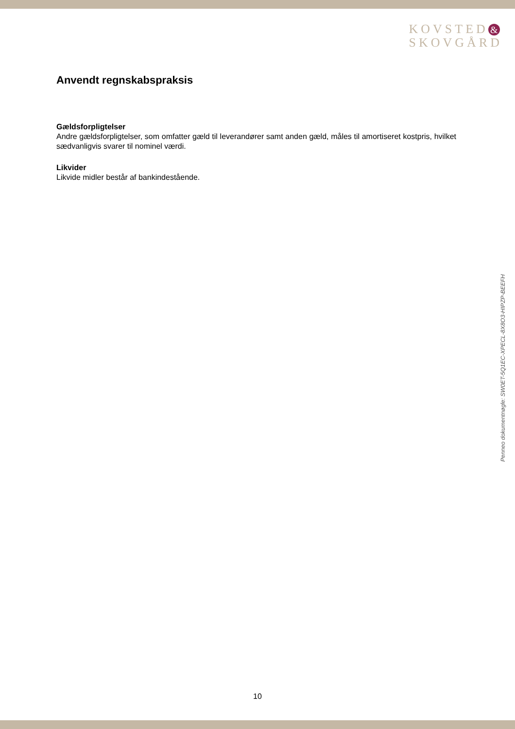KOVSTED &
SKOVGÅRD
Anvendt regnskabspraksis
Gældsforpligtelser
Andre gældsforpligtelser, som omfatter gæld til leverandører samt anden gæld, måles til amortiseret kostpris, hvilket sædvanligvis svarer til nominel værdi.
Likvider
Likvide midler består af bankindestående.
Penneo dokumentnøgle: SW0ET-5Q1EC-XPECL-8X8O3-HIPZP-BEEFH
10